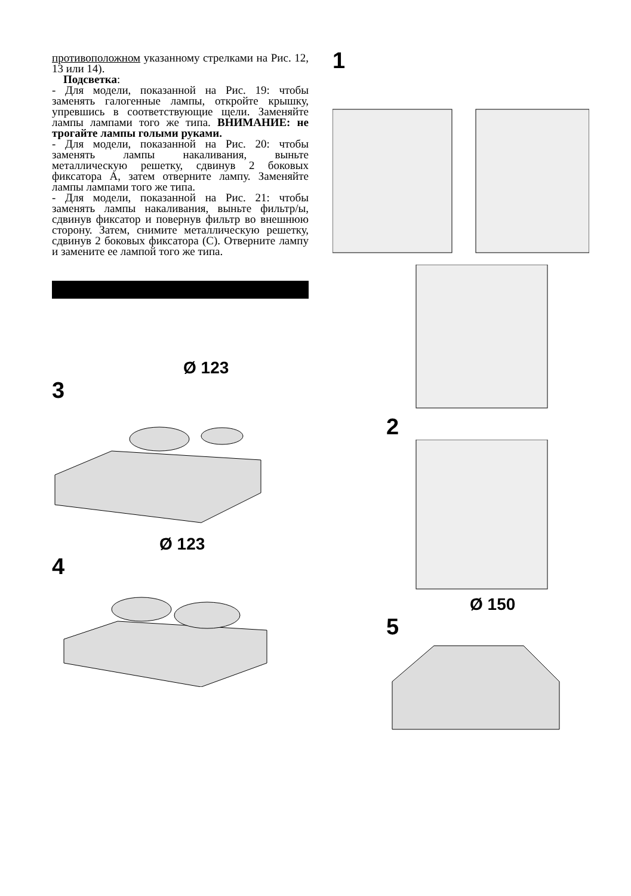противоположном указанному стрелками на Рис. 12, 13 или 14).
Подсветка:
- Для модели, показанной на Рис. 19: чтобы заменять галогенные лампы, откройте крышку, упревшись в соответствующие щели. Заменяйте лампы лампами того же типа. ВНИМАНИЕ: не трогайте лампы голыми руками.
- Для модели, показанной на Рис. 20: чтобы заменять лампы накаливания, выньте металлическую решетку, сдвинув 2 боковых фиксатора A, затем отверните лампу. Заменяйте лампы лампами того же типа.
- Для модели, показанной на Рис. 21: чтобы заменять лампы накаливания, выньте фильтр/ы, сдвинув фиксатор и повернув фильтр во внешнюю сторону. Затем, снимите металлическую решетку, сдвинув 2 боковых фиксатора (С). Отверните лампу и замените ее лампой того же типа.
Ø 123
3
Ø 123
4
1
2
Ø 150
5